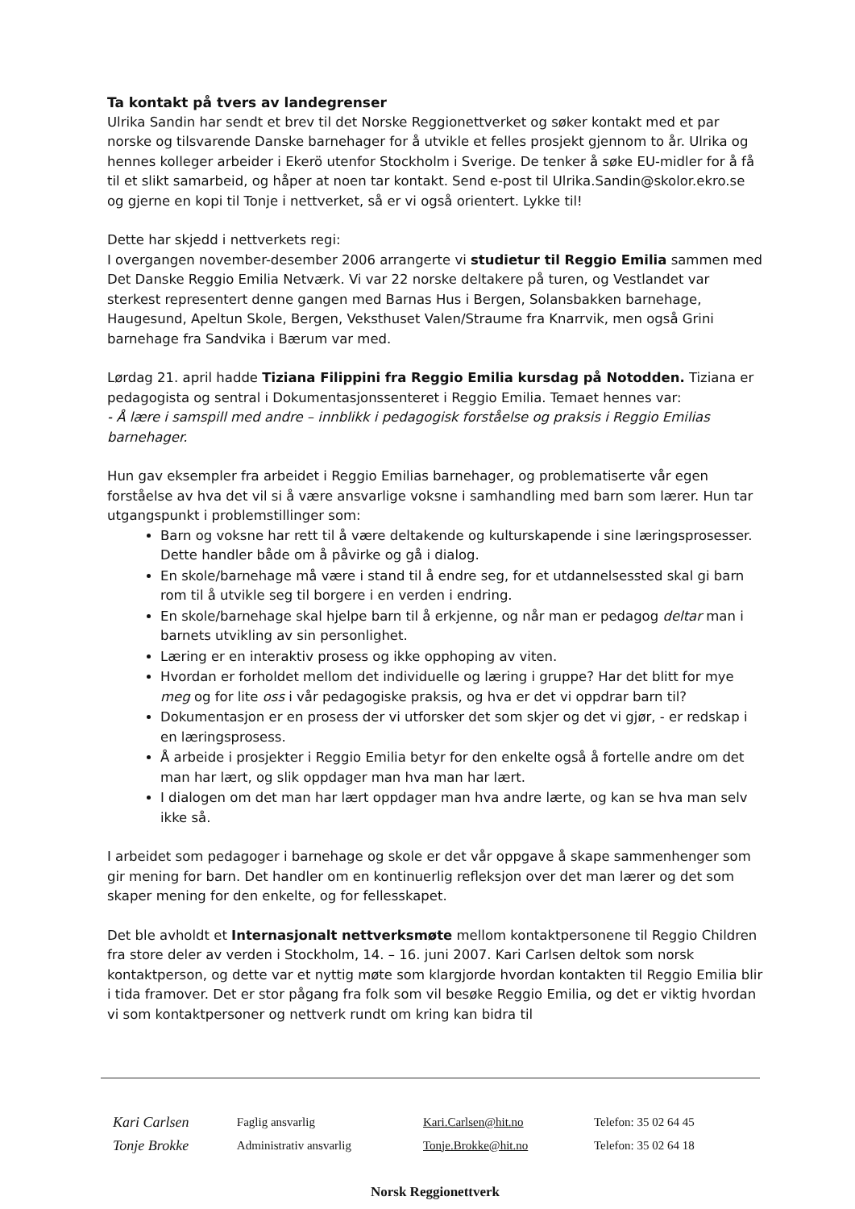Ta kontakt på tvers av landegrenser
Ulrika Sandin har sendt et brev til det Norske Reggionettverket og søker kontakt med et par norske og tilsvarende Danske barnehager for å utvikle et felles prosjekt gjennom to år. Ulrika og hennes kolleger arbeider i Ekerö utenfor Stockholm i Sverige. De tenker å søke EU-midler for å få til et slikt samarbeid, og håper at noen tar kontakt. Send e-post til Ulrika.Sandin@skolor.ekro.se og gjerne en kopi til Tonje i nettverket, så er vi også orientert. Lykke til!
Dette har skjedd i nettverkets regi:
I overgangen november-desember 2006 arrangerte vi studietur til Reggio Emilia sammen med Det Danske Reggio Emilia Netværk. Vi var 22 norske deltakere på turen, og Vestlandet var sterkest representert denne gangen med Barnas Hus i Bergen, Solansbakken barnehage, Haugesund, Apeltun Skole, Bergen, Veksthuset Valen/Straume fra Knarrvik, men også Grini barnehage fra Sandvika i Bærum var med.
Lørdag 21. april hadde Tiziana Filippini fra Reggio Emilia kursdag på Notodden. Tiziana er pedagogista og sentral i Dokumentasjonssenteret i Reggio Emilia. Temaet hennes var:
- Å lære i samspill med andre – innblikk i pedagogisk forståelse og praksis i Reggio Emilias barnehager.
Hun gav eksempler fra arbeidet i Reggio Emilias barnehager, og problematiserte vår egen forståelse av hva det vil si å være ansvarlige voksne i samhandling med barn som lærer. Hun tar utgangspunkt i problemstillinger som:
Barn og voksne har rett til å være deltakende og kulturskapende i sine læringsprosesser. Dette handler både om å påvirke og gå i dialog.
En skole/barnehage må være i stand til å endre seg, for et utdannelsessted skal gi barn rom til å utvikle seg til borgere i en verden i endring.
En skole/barnehage skal hjelpe barn til å erkjenne, og når man er pedagog deltar man i barnets utvikling av sin personlighet.
Læring er en interaktiv prosess og ikke opphoping av viten.
Hvordan er forholdet mellom det individuelle og læring i gruppe? Har det blitt for mye meg og for lite oss i vår pedagogiske praksis, og hva er det vi oppdrar barn til?
Dokumentasjon er en prosess der vi utforsker det som skjer og det vi gjør, - er redskap i en læringsprosess.
Å arbeide i prosjekter i Reggio Emilia betyr for den enkelte også å fortelle andre om det man har lært, og slik oppdager man hva man har lært.
I dialogen om det man har lært oppdager man hva andre lærte, og kan se hva man selv ikke så.
I arbeidet som pedagoger i barnehage og skole er det vår oppgave å skape sammenhenger som gir mening for barn. Det handler om en kontinuerlig refleksjon over det man lærer og det som skaper mening for den enkelte, og for fellesskapet.
Det ble avholdt et Internasjonalt nettverksmøte mellom kontaktpersonene til Reggio Children fra store deler av verden i Stockholm, 14. – 16. juni 2007. Kari Carlsen deltok som norsk kontaktperson, og dette var et nyttig møte som klargjorde hvordan kontakten til Reggio Emilia blir i tida framover. Det er stor pågang fra folk som vil besøke Reggio Emilia, og det er viktig hvordan vi som kontaktpersoner og nettverk rundt om kring kan bidra til
| Kari Carlsen | Faglig ansvarlig | Kari.Carlsen@hit.no | Telefon: 35 02 64 45 |
| Tonje Brokke | Administrativ ansvarlig | Tonje.Brokke@hit.no | Telefon: 35 02 64 18 |
Norsk Reggionettverk